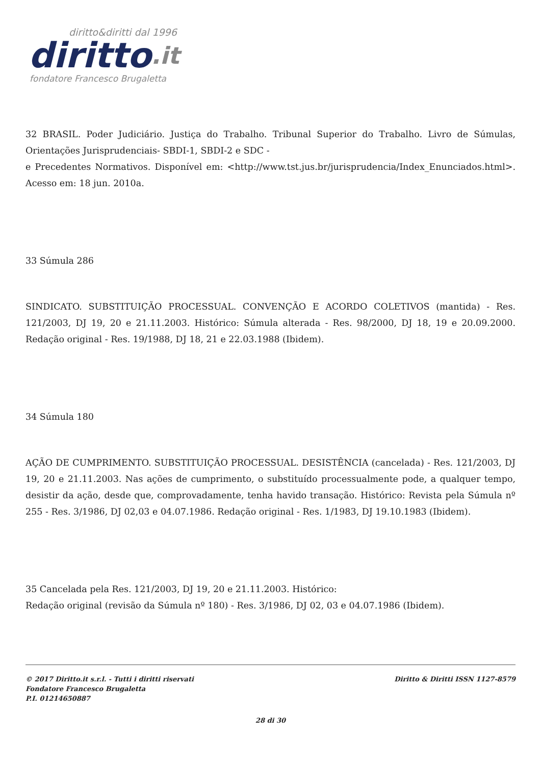diritto&diritti dal 1996
diritto.it
fondatore Francesco Brugaletta
32 BRASIL. Poder Judiciário. Justiça do Trabalho. Tribunal Superior do Trabalho. Livro de Súmulas, Orientações Jurisprudenciais- SBDI-1, SBDI-2 e SDC -
e Precedentes Normativos. Disponível em: <http://www.tst.jus.br/jurisprudencia/Index_Enunciados.html>. Acesso em: 18 jun. 2010a.
33 Súmula 286
SINDICATO. SUBSTITUIÇÃO PROCESSUAL. CONVENÇÃO E ACORDO COLETIVOS (mantida) - Res. 121/2003, DJ 19, 20 e 21.11.2003. Histórico: Súmula alterada - Res. 98/2000, DJ 18, 19 e 20.09.2000. Redação original - Res. 19/1988, DJ 18, 21 e 22.03.1988 (Ibidem).
34 Súmula 180
AÇÃO DE CUMPRIMENTO. SUBSTITUIÇÃO PROCESSUAL. DESISTÊNCIA (cancelada) - Res. 121/2003, DJ 19, 20 e 21.11.2003. Nas ações de cumprimento, o substituído processualmente pode, a qualquer tempo, desistir da ação, desde que, comprovadamente, tenha havido transação. Histórico: Revista pela Súmula nº 255 - Res. 3/1986, DJ 02,03 e 04.07.1986. Redação original - Res. 1/1983, DJ 19.10.1983 (Ibidem).
35 Cancelada pela Res. 121/2003, DJ 19, 20 e 21.11.2003. Histórico:
Redação original (revisão da Súmula nº 180) - Res. 3/1986, DJ 02, 03 e 04.07.1986 (Ibidem).
© 2017 Diritto.it s.r.l. - Tutti i diritti riservati
Fondatore Francesco Brugaletta
P.I. 01214650887
Diritto & Diritti ISSN 1127-8579
28 di 30